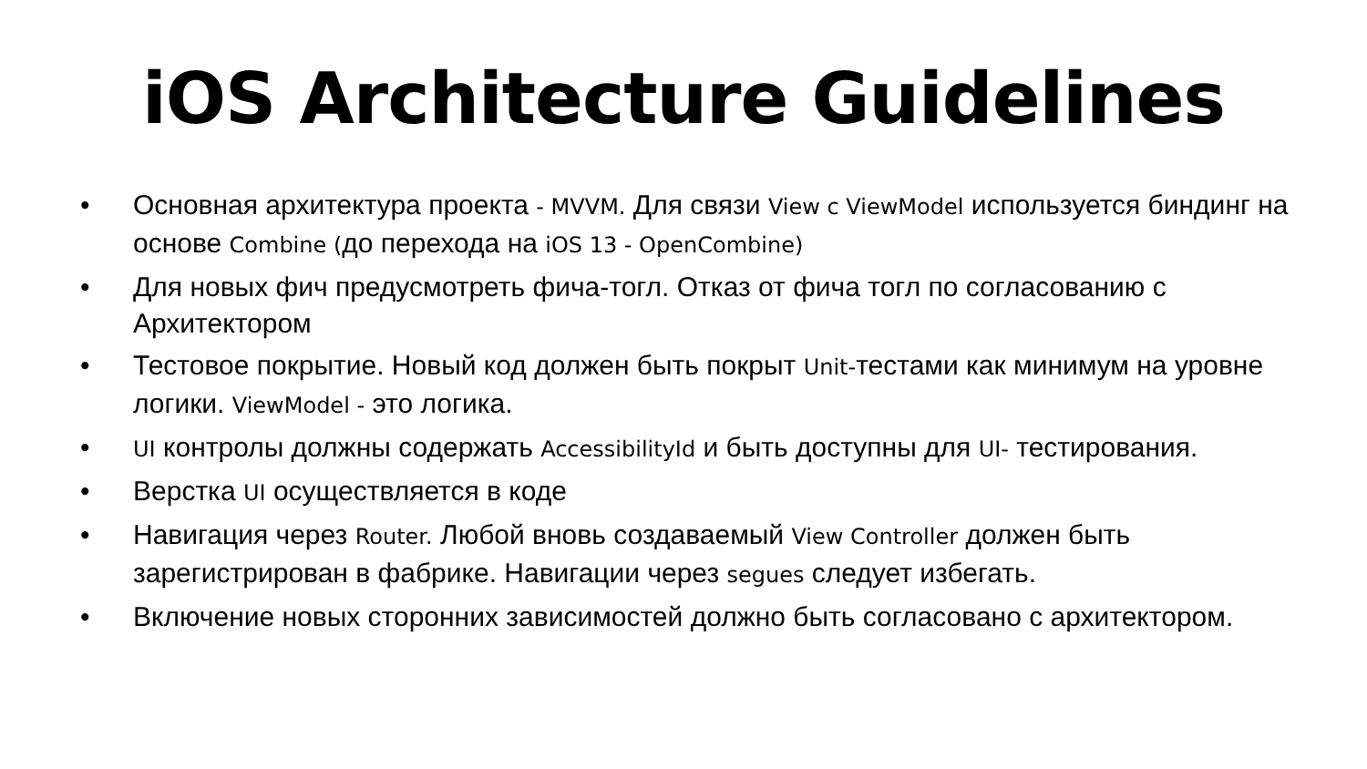iOS Architecture Guidelines
• Основная архитектура проекта - MVVM. Для связи View c ViewModel используется биндинг на основе Combine (до перехода на iOS 13 - OpenCombine)
• Для новых фич предусмотреть фича-тогл. Отказ от фича тогл по согласованию с Архитектором
• Тестовое покрытие. Новый код должен быть покрыт Unit-тестами как минимум на уровне логики. ViewModel - это логика.
• UI контролы должны содержать AccessibilityId и быть доступны для UI- тестирования.
• Верстка UI осуществляется в коде
• Навигация через Router. Любой вновь создаваемый View Controller должен быть зарегистрирован в фабрике. Навигации через segues следует избегать.
• Включение новых сторонних зависимостей должно быть согласовано с архитектором.